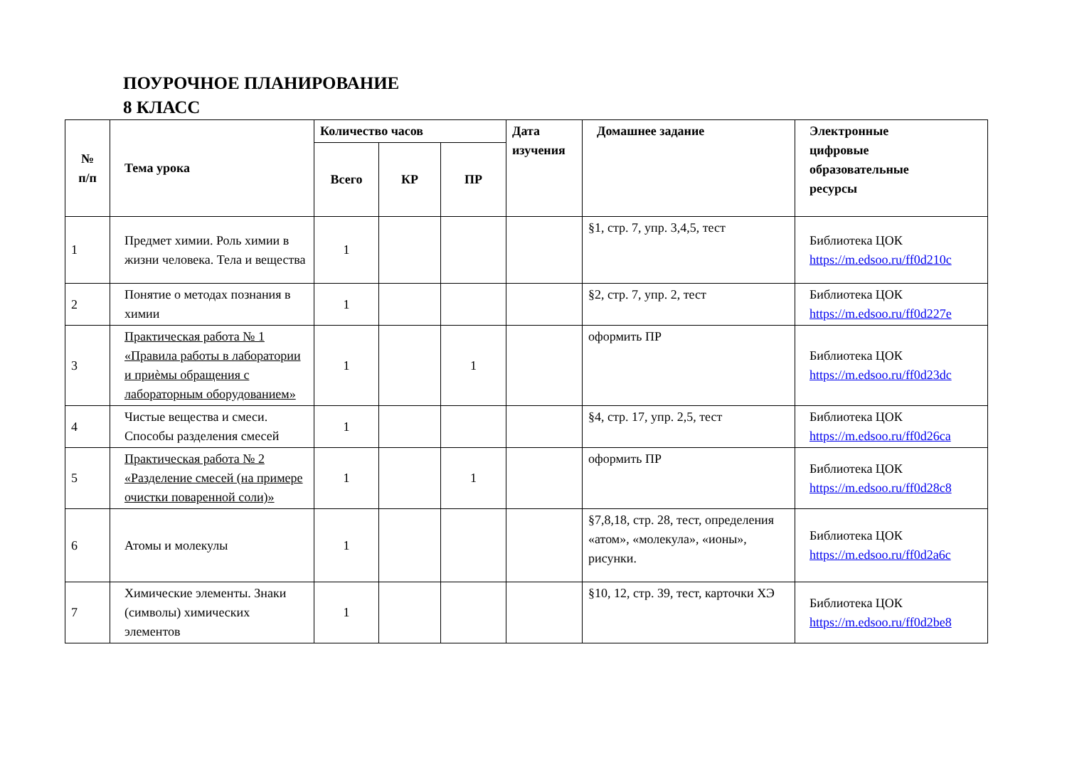ПОУРОЧНОЕ ПЛАНИРОВАНИЕ
8 КЛАСС
| № п/п | Тема урока | Количество часов | | | Дата изучения | Домашнее задание | Электронные цифровые образовательные ресурсы |
| --- | --- | --- | --- | --- | --- | --- | --- |
| | | Всего | КР | ПР | | | |
| 1 | Предмет химии. Роль химии в жизни человека. Тела и вещества | 1 | | | | §1, стр. 7, упр. 3,4,5, тест | Библиотека ЦОК https://m.edsoo.ru/ff0d210c |
| 2 | Понятие о методах познания в химии | 1 | | | | §2, стр. 7, упр. 2, тест | Библиотека ЦОК https://m.edsoo.ru/ff0d227e |
| 3 | Практическая работа № 1 «Правила работы в лаборатории и приѐмы обращения с лабораторным оборудованием» | 1 | | 1 | | оформить ПР | Библиотека ЦОК https://m.edsoo.ru/ff0d23dc |
| 4 | Чистые вещества и смеси. Способы разделения смесей | 1 | | | | §4, стр. 17, упр. 2,5, тест | Библиотека ЦОК https://m.edsoo.ru/ff0d26ca |
| 5 | Практическая работа № 2 «Разделение смесей (на примере очистки поваренной соли)» | 1 | | 1 | | оформить ПР | Библиотека ЦОК https://m.edsoo.ru/ff0d28c8 |
| 6 | Атомы и молекулы | 1 | | | | §7,8,18, стр. 28, тест, определения «атом», «молекула», «ионы», рисунки. | Библиотека ЦОК https://m.edsoo.ru/ff0d2a6c |
| 7 | Химические элементы. Знаки (символы) химических элементов | 1 | | | | §10, 12, стр. 39, тест, карточки ХЭ | Библиотека ЦОК https://m.edsoo.ru/ff0d2be8 |